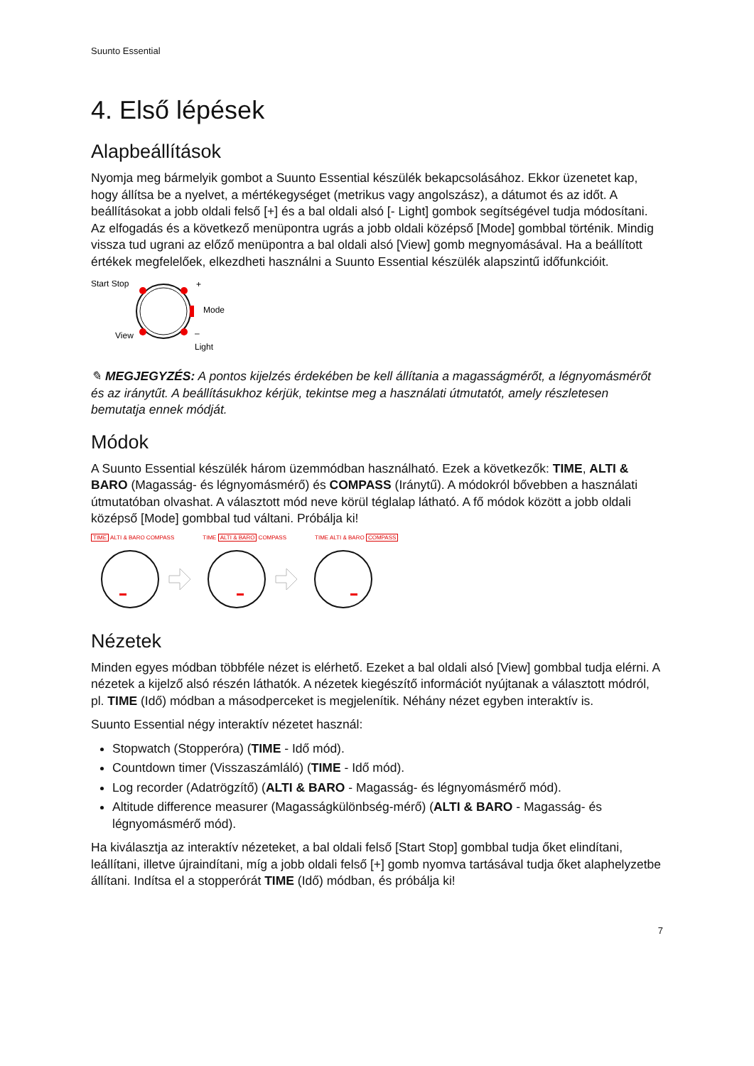Suunto Essential
4. Első lépések
Alapbeállítások
Nyomja meg bármelyik gombot a Suunto Essential készülék bekapcsolásához. Ekkor üzenetet kap, hogy állítsa be a nyelvet, a mértékegységet (metrikus vagy angolszász), a dátumot és az időt. A beállításokat a jobb oldali felső [+] és a bal oldali alsó [- Light] gombok segítségével tudja módosítani. Az elfogadás és a következő menüpontra ugrás a jobb oldali középső [Mode] gombbal történik. Mindig vissza tud ugrani az előző menüpontra a bal oldali alsó [View] gomb megnyomásával. Ha a beállított értékek megfelelőek, elkezdheti használni a Suunto Essential készülék alapszintű időfunkcióit.
Start Stop
+
Mode
View
–
Light
✎ MEGJEGYZÉS: A pontos kijelzés érdekében be kell állítania a magasságmérőt, a légnyomásmérőt és az iránytűt. A beállításukhoz kérjük, tekintse meg a használati útmutatót, amely részletesen bemutatja ennek módját.
Módok
A Suunto Essential készülék három üzemmódban használható. Ezek a következők: TIME, ALTI & BARO (Magasság- és légnyomásmérő) és COMPASS (Iránytű). A módokról bővebben a használati útmutatóban olvashat. A választott mód neve körül téglalap látható. A fő módok között a jobb oldali középső [Mode] gombbal tud váltani. Próbálja ki!
TIME ALTI & BARO COMPASS TIME ALTI & BARO COMPASS TIME ALTI & BARO COMPASS
Nézetek
Minden egyes módban többféle nézet is elérhető. Ezeket a bal oldali alsó [View] gombbal tudja elérni. A nézetek a kijelző alsó részén láthatók. A nézetek kiegészítő információt nyújtanak a választott módról, pl. TIME (Idő) módban a másodperceket is megjelenítik. Néhány nézet egyben interaktív is.
Suunto Essential négy interaktív nézetet használ:
Stopwatch (Stopperóra) (TIME - Idő mód).
Countdown timer (Visszaszámláló) (TIME - Idő mód).
Log recorder (Adatrögzítő) (ALTI & BARO - Magasság- és légnyomásmérő mód).
Altitude difference measurer (Magasságkülönbség-mérő) (ALTI & BARO - Magasság- és légnyomásmérő mód).
Ha kiválasztja az interaktív nézeteket, a bal oldali felső [Start Stop] gombbal tudja őket elindítani, leállítani, illetve újraindítani, míg a jobb oldali felső [+] gomb nyomva tartásával tudja őket alaphelyzetbe állítani. Indítsa el a stopperórát TIME (Idő) módban, és próbálja ki!
7